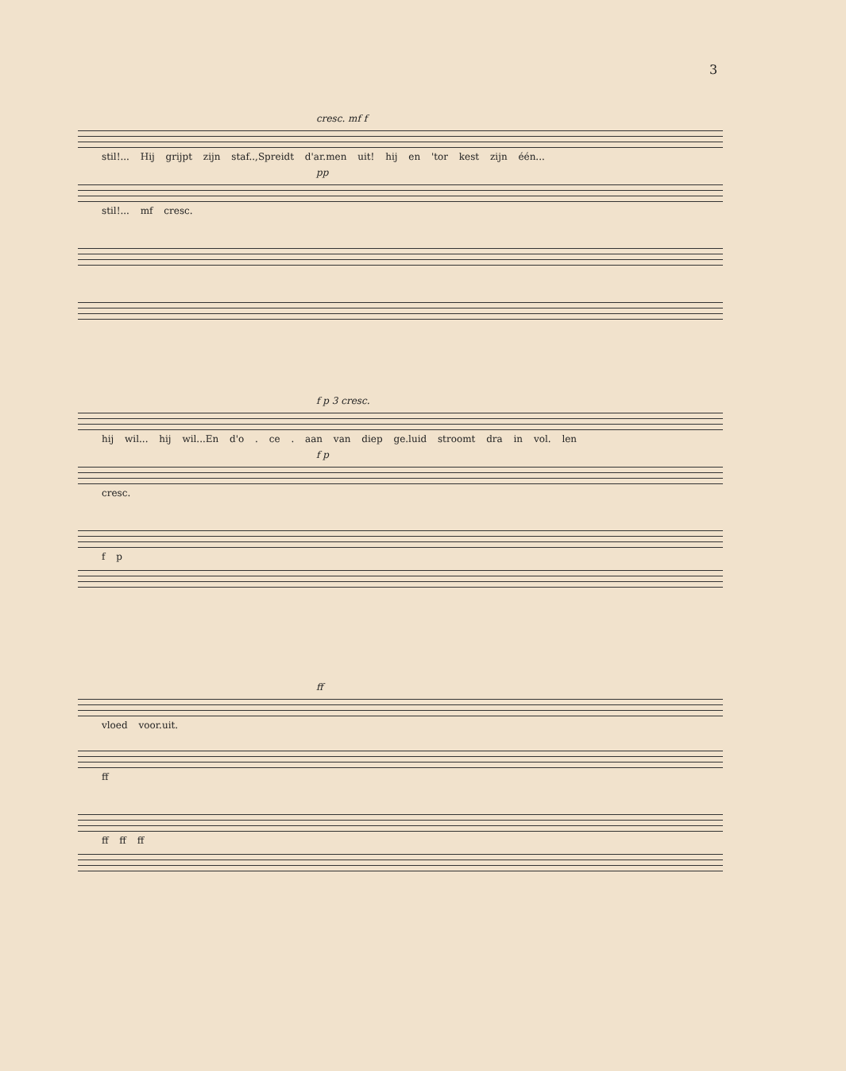3
cresc. mf f
stil!... Hij grijpt zijn staf..,Spreidt d'ar.men uit! hij en 'tor kest zijn één...
pp
stil!... mf cresc.
f p 3 cresc.
hij wil... hij wil...En d'o . ce . aan van diep ge.luid stroomt dra in vol. len
f p
cresc.
f p
ff
vloed voor.uit.
ff
ff ff ff